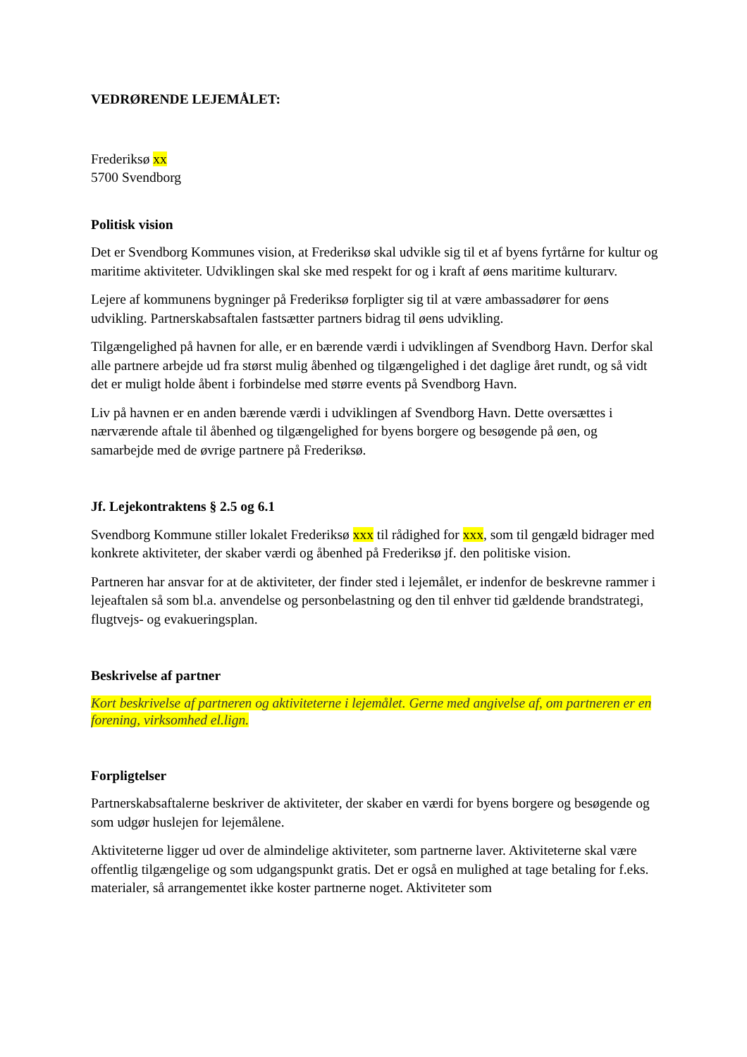VEDRØRENDE LEJEMÅLET:
Frederiksø xx
5700 Svendborg
Politisk vision
Det er Svendborg Kommunes vision, at Frederiksø skal udvikle sig til et af byens fyrtårne for kultur og maritime aktiviteter. Udviklingen skal ske med respekt for og i kraft af øens maritime kulturarv.
Lejere af kommunens bygninger på Frederiksø forpligter sig til at være ambassadører for øens udvikling. Partnerskabsaftalen fastsætter partners bidrag til øens udvikling.
Tilgængelighed på havnen for alle, er en bærende værdi i udviklingen af Svendborg Havn. Derfor skal alle partnere arbejde ud fra størst mulig åbenhed og tilgængelighed i det daglige året rundt, og så vidt det er muligt holde åbent i forbindelse med større events på Svendborg Havn.
Liv på havnen er en anden bærende værdi i udviklingen af Svendborg Havn. Dette oversættes i nærværende aftale til åbenhed og tilgængelighed for byens borgere og besøgende på øen, og samarbejde med de øvrige partnere på Frederiksø.
Jf. Lejekontraktens § 2.5 og 6.1
Svendborg Kommune stiller lokalet Frederiksø xxx til rådighed for xxx, som til gengæld bidrager med konkrete aktiviteter, der skaber værdi og åbenhed på Frederiksø jf. den politiske vision.
Partneren har ansvar for at de aktiviteter, der finder sted i lejemålet, er indenfor de beskrevne rammer i lejeaftalen så som bl.a. anvendelse og personbelastning og den til enhver tid gældende brandstrategi, flugtvejs- og evakueringsplan.
Beskrivelse af partner
Kort beskrivelse af partneren og aktiviteterne i lejemålet. Gerne med angivelse af, om partneren er en forening, virksomhed el.lign.
Forpligtelser
Partnerskabsaftalerne beskriver de aktiviteter, der skaber en værdi for byens borgere og besøgende og som udgør huslejen for lejemålene.
Aktiviteterne ligger ud over de almindelige aktiviteter, som partnerne laver. Aktiviteterne skal være offentlig tilgængelige og som udgangspunkt gratis. Det er også en mulighed at tage betaling for f.eks. materialer, så arrangementet ikke koster partnerne noget. Aktiviteter som